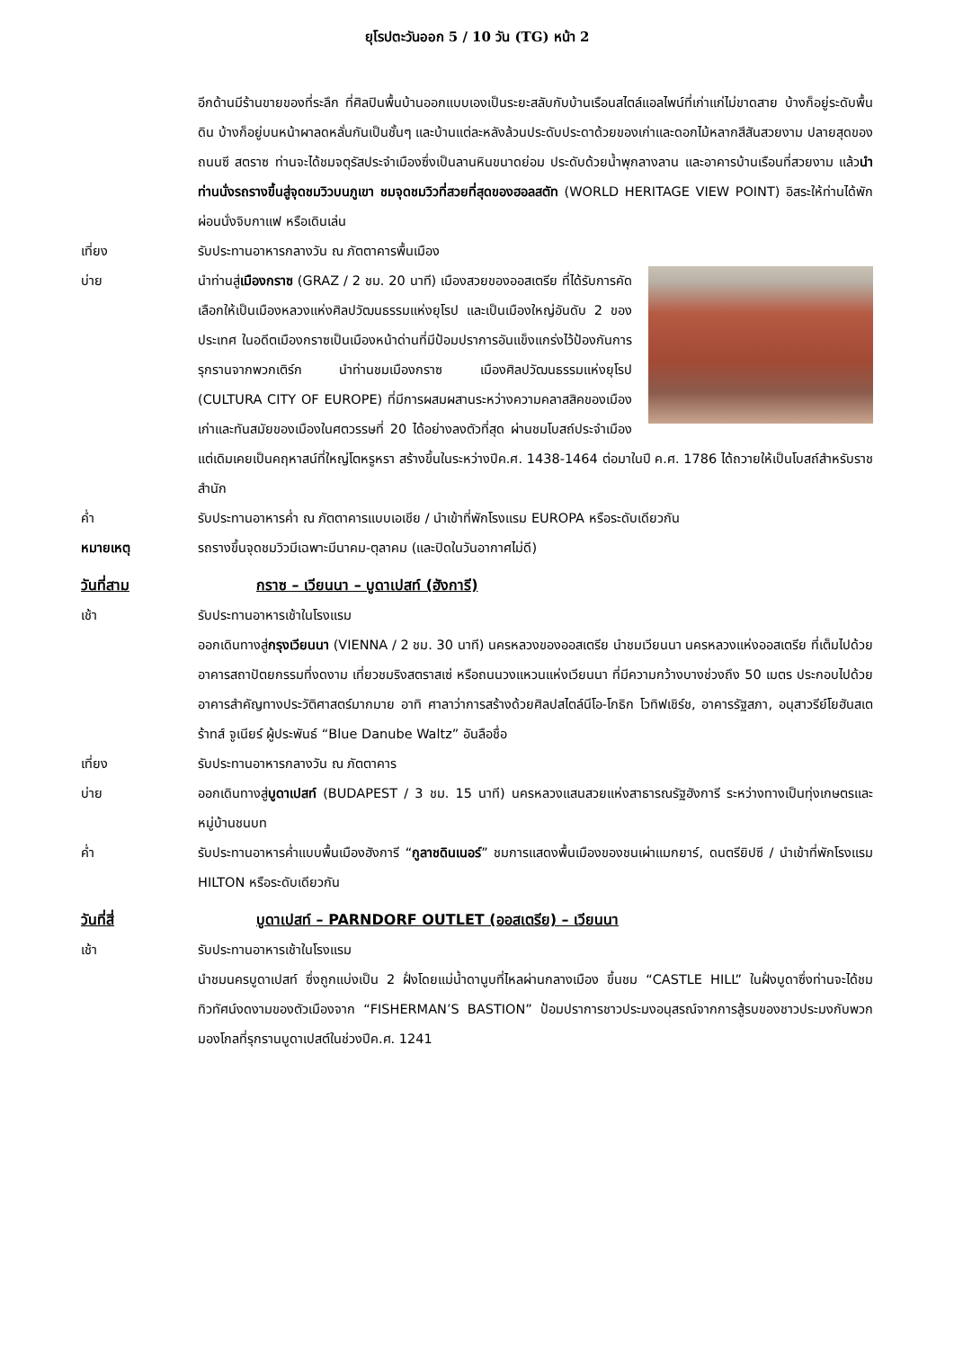ยุโรปตะวันออก 5 / 10 วัน (TG) หน้า 2
อีกด้านมีร้านขายของที่ระลึก ที่ศิลปินพื้นบ้านออกแบบเองเป็นระยะสลับกับบ้านเรือนสไตล์แอลไพน์ที่เก่าแก่ไม่ขาดสาย บ้างก็อยู่ระดับพื้นดิน บ้างก็อยู่บนหน้าผาลดหลั่นกันเป็นชั้นๆ และบ้านแต่ละหลังล้วนประดับประดาด้วยของเก่าและดอกไม้หลากสีสันสวยงาม ปลายสุดของถนนซี สตราซ ท่านจะได้ชมจตุรัสประจำเมืองซึ่งเป็นลานหินขนาดย่อม ประดับด้วยน้ำพุกลางลาน และอาคารบ้านเรือนที่สวยงาม แล้วนำท่านนั่งรถรางขึ้นสู่จุดชมวิวบนภูเขา ชมจุดชมวิวที่สวยที่สุดของฮอลสตัท (WORLD HERITAGE VIEW POINT) อิสระให้ท่านได้พักผ่อนนั่งจิบกาแฟ หรือเดินเล่น
เที่ยง รับประทานอาหารกลางวัน ณ ภัตตาคารพื้นเมือง
บ่าย นำท่านสู่เมืองกราซ (GRAZ / 2 ชม. 20 นาที) เมืองสวยของออสเตรีย ที่ได้รับการคัดเลือกให้เป็นเมืองหลวงแห่งศิลปวัฒนธรรมแห่งยุโรป และเป็นเมืองใหญ่อันดับ 2 ของประเทศ ในอดีตเมืองกราซเป็นเมืองหน้าด่านที่มีป้อมปราการอันแข็งแกร่งไว้ป้องกันการรุกรานจากพวกเติร์ก นำท่านชมเมืองกราซ เมืองศิลปวัฒนธรรมแห่งยุโรป (CULTURA CITY OF EUROPE) ที่มีการผสมผสานระหว่างความคลาสสิคของเมืองเก่าและทันสมัยของเมืองในศตวรรษที่ 20 ได้อย่างลงตัวที่สุด ผ่านชมโบสถ์ประจำเมือง แต่เดิมเคยเป็นคฤหาสน์ที่ใหญ่โตหรูหรา สร้างขึ้นในระหว่างปีค.ศ. 1438-1464 ต่อมาในปี ค.ศ. 1786 ได้ถวายให้เป็นโบสถ์สำหรับราชสำนัก
ค่ำ รับประทานอาหารค่ำ ณ ภัตตาคารแบบเอเชีย / นำเข้าที่พักโรงแรม EUROPA หรือระดับเดียวกัน
หมายเหตุ รถรางขึ้นจุดชมวิวมีเฉพาะมีนาคม-ตุลาคม (และปิดในวันอากาศไม่ดี)
วันที่สาม กราซ – เวียนนา – บูดาเปสท์ (ฮังการี)
เช้า รับประทานอาหารเช้าในโรงแรม
ออกเดินทางสู่กรุงเวียนนา (VIENNA / 2 ชม. 30 นาที) นครหลวงของออสเตรีย นำชมเวียนนา นครหลวงแห่งออสเตรีย ที่เต็มไปด้วยอาคารสถาปัตยกรรมที่งดงาม เที่ยวชมริงสตราสเซ่ หรือถนนวงแหวนแห่งเวียนนา ที่มีความกว้างบางช่วงถึง 50 เมตร ประกอบไปด้วย อาคารสำคัญทางประวัติศาสตร์มากมาย อาทิ ศาลาว่าการสร้างด้วยศิลปสไตล์นีโอ-โกธิก โวทิฟเชิร์ช, อาคารรัฐสภา, อนุสาวรีย์โยฮันสเตร้าทส์ จูเนียร์ ผู้ประพันธ์ “Blue Danube Waltz” อันลือชื่อ
เที่ยง รับประทานอาหารกลางวัน ณ ภัตตาคาร
บ่าย ออกเดินทางสู่บูดาเปสท์ (BUDAPEST / 3 ชม. 15 นาที) นครหลวงแสนสวยแห่งสาธารณรัฐฮังการี ระหว่างทางเป็นทุ่งเกษตรและหมู่บ้านชนบท
ค่ำ รับประทานอาหารค่ำแบบพื้นเมืองฮังการี “กูลาชดินเนอร์” ชมการแสดงพื้นเมืองของชนเผ่าแมกยาร์, ดนตรียิปซี / นำเข้าที่พักโรงแรม HILTON หรือระดับเดียวกัน
วันที่สี่ บูดาเปสท์ – PARNDORF OUTLET (ออสเตรีย) – เวียนนา
เช้า รับประทานอาหารเช้าในโรงแรม
นำชมนครบูดาเปสท์ ซึ่งถูกแบ่งเป็น 2 ฝั่งโดยแม่น้ำดานูบที่ไหลผ่านกลางเมือง ขึ้นชม “CASTLE HILL” ในฝั่งบูดาซึ่งท่านจะได้ชมทิวทัศน์งดงามของตัวเมืองจาก “FISHERMAN’S BASTION” ป้อมปราการชาวประมงอนุสรณ์จากการสู้รบของชาวประมงกับพวกมองโกลที่รุกรานบูดาเปสต์ในช่วงปีค.ศ. 1241